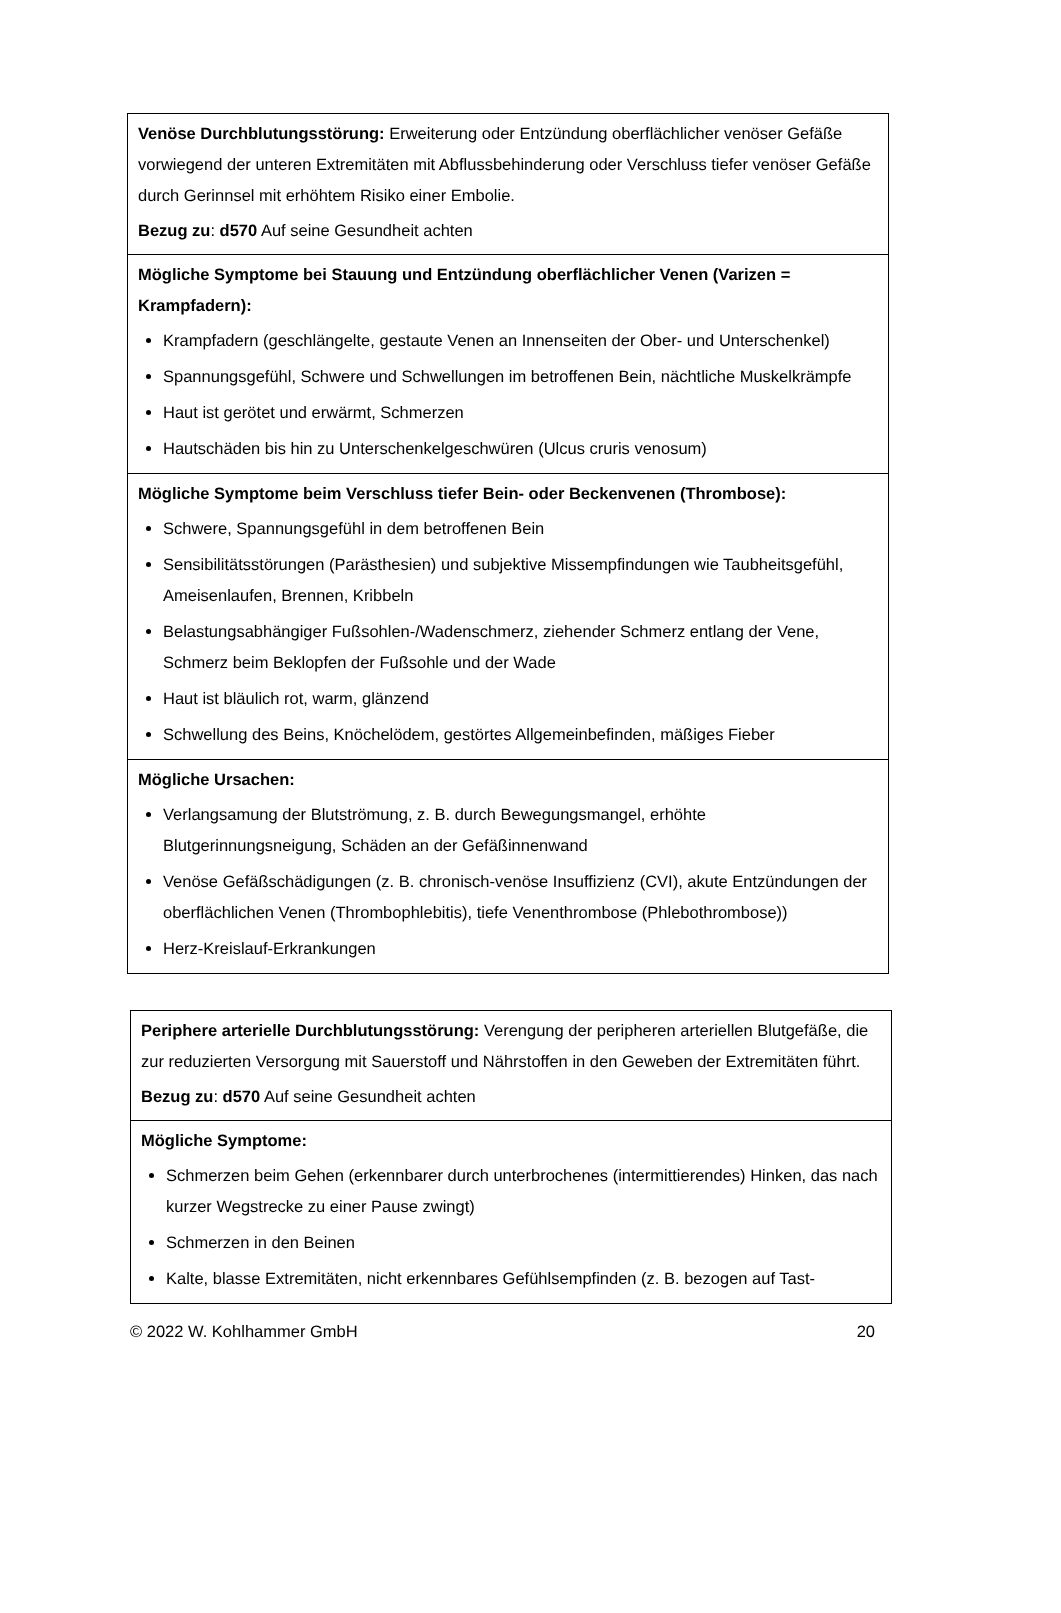| Venöse Durchblutungsstörung: Erweiterung oder Entzündung oberflächlicher venöser Gefäße vorwiegend der unteren Extremitäten mit Abflussbehinderung oder Verschluss tiefer venöser Gefäße durch Gerinnsel mit erhöhtem Risiko einer Embolie. Bezug zu : d570 Auf seine Gesundheit achten |
| Mögliche Symptome bei Stauung und Entzündung oberflächlicher Venen (Varizen = Krampfadern): Krampfadern (geschlängelte, gestaute Venen an Innenseiten der Ober- und Unterschenkel) Spannungsgefühl, Schwere und Schwellungen im betroffenen Bein, nächtliche Muskelkrämpfe Haut ist gerötet und erwärmt, Schmerzen Hautschäden bis hin zu Unterschenkelgeschwüren (Ulcus cruris venosum) |
| Mögliche Symptome beim Verschluss tiefer Bein- oder Beckenvenen (Thrombose): Schwere, Spannungsgefühl in dem betroffenen Bein Sensibilitätsstörungen (Parästhesien) und subjektive Missempfindungen wie Taubheitsgefühl, Ameisenlaufen, Brennen, Kribbeln Belastungsabhängiger Fußsohlen-/Wadenschmerz, ziehender Schmerz entlang der Vene, Schmerz beim Beklopfen der Fußsohle und der Wade Haut ist bläulich rot, warm, glänzend Schwellung des Beins, Knöchelödem, gestörtes Allgemeinbefinden, mäßiges Fieber |
| Mögliche Ursachen: Verlangsamung der Blutströmung, z. B. durch Bewegungsmangel, erhöhte Blutgerinnungsneigung, Schäden an der Gefäßinnenwand Venöse Gefäßschädigungen (z. B. chronisch-venöse Insuffizienz (CVI), akute Entzündungen der oberflächlichen Venen (Thrombophlebitis), tiefe Venenthrombose (Phlebothrombose)) Herz-Kreislauf-Erkrankungen |
| Periphere arterielle Durchblutungsstörung: Verengung der peripheren arteriellen Blutgefäße, die zur reduzierten Versorgung mit Sauerstoff und Nährstoffen in den Geweben der Extremitäten führt. Bezug zu : d570 Auf seine Gesundheit achten |
| Mögliche Symptome: Schmerzen beim Gehen (erkennbarer durch unterbrochenes (intermittierendes) Hinken, das nach kurzer Wegstrecke zu einer Pause zwingt) Schmerzen in den Beinen Kalte, blasse Extremitäten, nicht erkennbares Gefühlsempfinden (z. B. bezogen auf Tast- |
© 2022 W. Kohlhammer GmbH 20